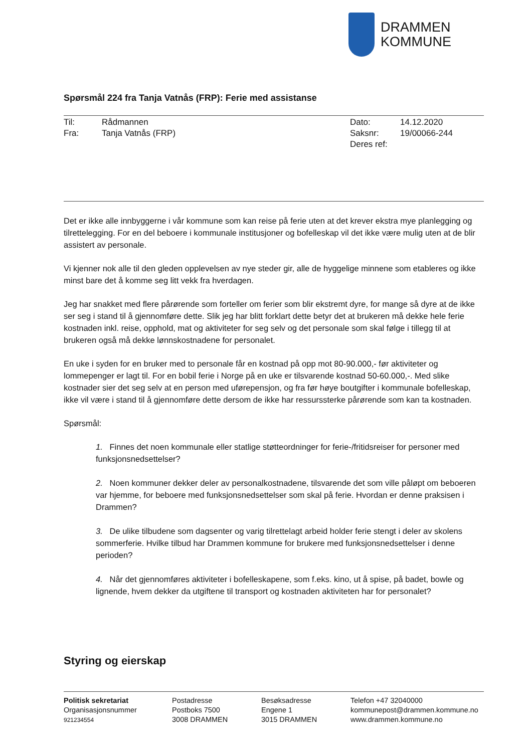DRAMMEN
KOMMUNE
Spørsmål 224 fra Tanja Vatnås (FRP): Ferie med assistanse
| Til: | Rådmannen | Dato: | 14.12.2020 |
| Fra: | Tanja Vatnås (FRP) | Saksnr: | 19/00066-244 |
| | | Deres ref: | |
Det er ikke alle innbyggerne i vår kommune som kan reise på ferie uten at det krever ekstra mye planlegging og tilrettelegging. For en del beboere i kommunale institusjoner og bofelleskap vil det ikke være mulig uten at de blir assistert av personale.
Vi kjenner nok alle til den gleden opplevelsen av nye steder gir, alle de hyggelige minnene som etableres og ikke minst bare det å komme seg litt vekk fra hverdagen.
Jeg har snakket med flere pårørende som forteller om ferier som blir ekstremt dyre, for mange så dyre at de ikke ser seg i stand til å gjennomføre dette. Slik jeg har blitt forklart dette betyr det at brukeren må dekke hele ferie kostnaden inkl. reise, opphold, mat og aktiviteter for seg selv og det personale som skal følge i tillegg til at brukeren også må dekke lønnskostnadene for personalet.
En uke i syden for en bruker med to personale får en kostnad på opp mot 80-90.000,- før aktiviteter og lommepenger er lagt til. For en bobil ferie i Norge på en uke er tilsvarende kostnad 50-60.000,-. Med slike kostnader sier det seg selv at en person med uførepensjon, og fra før høye boutgifter i kommunale bofelleskap, ikke vil være i stand til å gjennomføre dette dersom de ikke har ressurssterke pårørende som kan ta kostnaden.
Spørsmål:
1. Finnes det noen kommunale eller statlige støtteordninger for ferie-/fritidsreiser for personer med funksjonsnedsettelser?
2. Noen kommuner dekker deler av personalkostnadene, tilsvarende det som ville påløpt om beboeren var hjemme, for beboere med funksjonsnedsettelser som skal på ferie. Hvordan er denne praksisen i Drammen?
3. De ulike tilbudene som dagsenter og varig tilrettelagt arbeid holder ferie stengt i deler av skolens sommerferie. Hvilke tilbud har Drammen kommune for brukere med funksjonsnedsettelser i denne perioden?
4. Når det gjennomføres aktiviteter i bofelleskapene, som f.eks. kino, ut å spise, på badet, bowle og lignende, hvem dekker da utgiftene til transport og kostnaden aktiviteten har for personalet?
Styring og eierskap
Politisk sekretariat
Organisasjonsnummer
921234554
Postadresse
Postboks 7500
3008 DRAMMEN
Besøksadresse
Engene 1
3015 DRAMMEN
Telefon +47 32040000
kommunepost@drammen.kommune.no
www.drammen.kommune.no